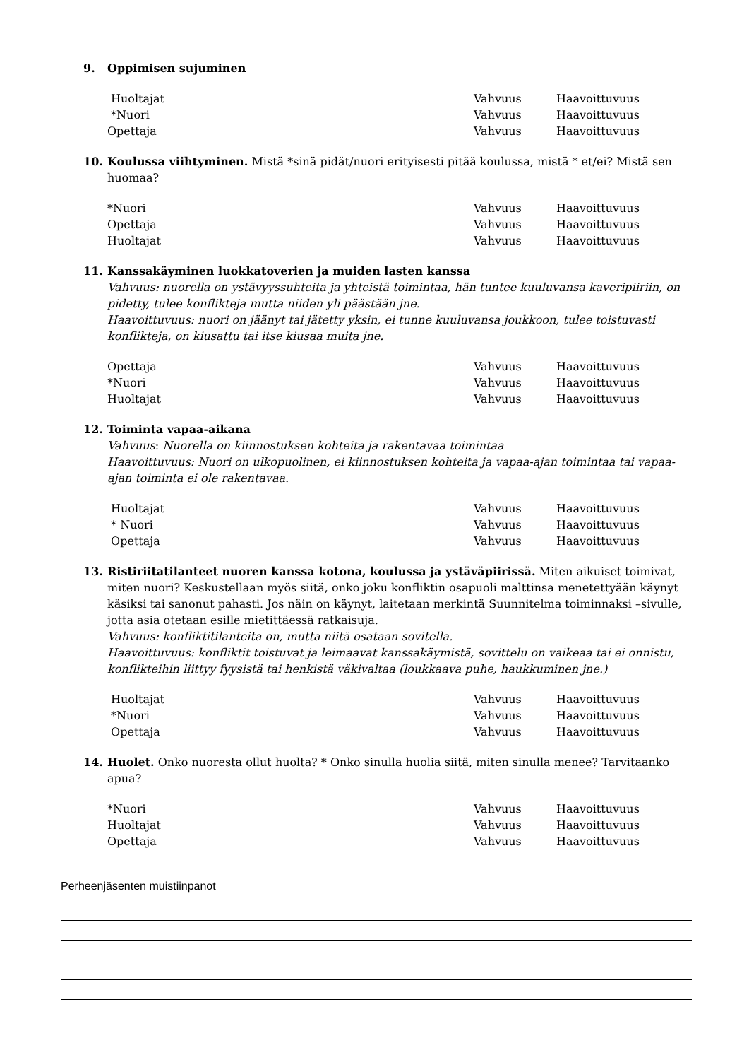9. Oppimisen sujuminen
Huoltajat Vahvuus Haavoittuvuus
*Nuori Vahvuus Haavoittuvuus
Opettaja Vahvuus Haavoittuvuus
10. Koulussa viihtyminen. Mistä *sinä pidät/nuori erityisesti pitää koulussa, mistä * et/ei? Mistä sen huomaa?
*Nuori Vahvuus Haavoittuvuus
Opettaja Vahvuus Haavoittuvuus
Huoltajat Vahvuus Haavoittuvuus
11. Kanssakäyminen luokkatoverien ja muiden lasten kanssa
Vahvuus: nuorella on ystävyyssuhteita ja yhteistä toimintaa, hän tuntee kuuluvansa kaveripiiriin, on pidetty, tulee konflikteja mutta niiden yli päästään jne.
Haavoittuvuus: nuori on jäänyt tai jätetty yksin, ei tunne kuuluvansa joukkoon, tulee toistuvasti konflikteja, on kiusattu tai itse kiusaa muita jne.
Opettaja Vahvuus Haavoittuvuus
*Nuori Vahvuus Haavoittuvuus
Huoltajat Vahvuus Haavoittuvuus
12. Toiminta vapaa-aikana
Vahvuus: Nuorella on kiinnostuksen kohteita ja rakentavaa toimintaa
Haavoittuvuus: Nuori on ulkopuolinen, ei kiinnostuksen kohteita ja vapaa-ajan toimintaa tai vapaa-ajan toiminta ei ole rakentavaa.
Huoltajat Vahvuus Haavoittuvuus
* Nuori Vahvuus Haavoittuvuus
Opettaja Vahvuus Haavoittuvuus
13. Ristiriitatilanteet nuoren kanssa kotona, koulussa ja ystäväpiirissä. Miten aikuiset toimivat, miten nuori? Keskustellaan myös siitä, onko joku konfliktin osapuoli malttinsa menetettyään käynyt käsiksi tai sanonut pahasti. Jos näin on käynyt, laitetaan merkintä Suunnitelma toiminnaksi –sivulle, jotta asia otetaan esille mietittäessä ratkaisuja.
Vahvuus: konfliktitilanteita on, mutta niitä osataan sovitella.
Haavoittuvuus: konfliktit toistuvat ja leimaavat kanssakäymistä, sovittelu on vaikeaa tai ei onnistu, konflikteihin liittyy fyysistä tai henkistä väkivaltaa (loukkaava puhe, haukkuminen jne.)
Huoltajat Vahvuus Haavoittuvuus
*Nuori Vahvuus Haavoittuvuus
Opettaja Vahvuus Haavoittuvuus
14. Huolet. Onko nuoresta ollut huolta? * Onko sinulla huolia siitä, miten sinulla menee? Tarvitaanko apua?
*Nuori Vahvuus Haavoittuvuus
Huoltajat Vahvuus Haavoittuvuus
Opettaja Vahvuus Haavoittuvuus
Perheenjäsenten muistiinpanot